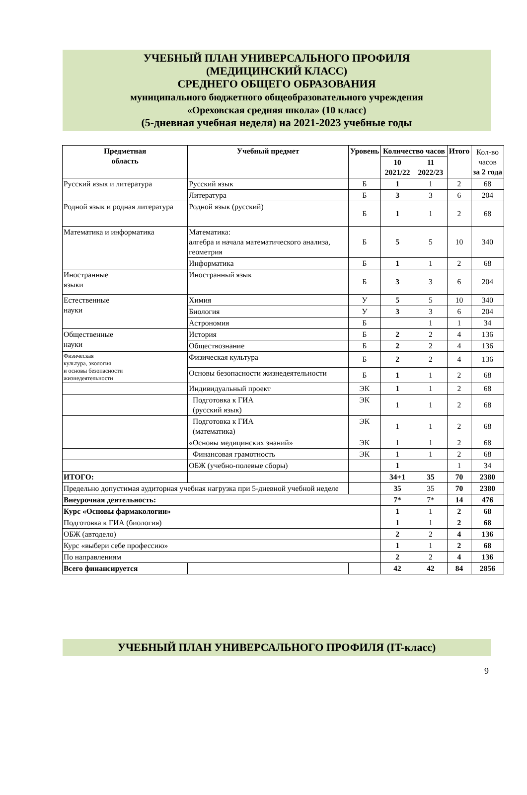УЧЕБНЫЙ ПЛАН УНИВЕРСАЛЬНОГО ПРОФИЛЯ
(МЕДИЦИНСКИЙ КЛАСС)
СРЕДНЕГО ОБЩЕГО ОБРАЗОВАНИЯ
муниципального бюджетного общеобразовательного учреждения
«Ореховская средняя школа» (10 класс)
(5-дневная учебная неделя) на 2021-2023 учебные годы
| Предметная область | Учебный предмет | Уровень | Количество часов | | Итого | Кол-во часов за 2 года |
| | | | 10 2021/22 | 11 2022/23 | | |
| Русский язык и литература | Русский язык | Б | 1 | 1 | 2 | 68 |
| | Литература | Б | 3 | 3 | 6 | 204 |
| Родной язык и родная литература | Родной язык (русский) | Б | 1 | 1 | 2 | 68 |
| Математика и информатика | Математика: алгебра и начала математического анализа, геометрия | Б | 5 | 5 | 10 | 340 |
| | Информатика | Б | 1 | 1 | 2 | 68 |
| Иностранные языки | Иностранный язык | Б | 3 | 3 | 6 | 204 |
| Естественные науки | Химия | У | 5 | 5 | 10 | 340 |
| | Биология | У | 3 | 3 | 6 | 204 |
| | Астрономия | Б | | 1 | 1 | 34 |
| Общественные науки | История | Б | 2 | 2 | 4 | 136 |
| | Обществознание | Б | 2 | 2 | 4 | 136 |
| Физическая культура, экология и основы безопасности жизнедеятельности | Физическая культура | Б | 2 | 2 | 4 | 136 |
| | Основы безопасности жизнедеятельности | Б | 1 | 1 | 2 | 68 |
| | Индивидуальный проект | ЭК | 1 | 1 | 2 | 68 |
| | Подготовка к ГИА (русский язык) | ЭК | 1 | 1 | 2 | 68 |
| | Подготовка к ГИА (математика) | ЭК | 1 | 1 | 2 | 68 |
| | «Основы медицинских знаний» | ЭК | 1 | 1 | 2 | 68 |
| | Финансовая грамотность | ЭК | 1 | 1 | 2 | 68 |
| | ОБЖ (учебно-полевые сборы) | | 1 | | 1 | 34 |
| ИТОГО: | | | 34+1 | 35 | 70 | 2380 |
| Предельно допустимая аудиторная учебная нагрузка при 5-дневной учебной неделе | | | 35 | 35 | 70 | 2380 |
| Внеурочная деятельность: | | | 7* | 7* | 14 | 476 |
| Курс «Основы фармакологии» | | | 1 | 1 | 2 | 68 |
| Подготовка к ГИА (биология) | | | 1 | 1 | 2 | 68 |
| ОБЖ (автодело) | | | 2 | 2 | 4 | 136 |
| Курс «выбери себе профессию» | | | 1 | 1 | 2 | 68 |
| По направлениям | | | 2 | 2 | 4 | 136 |
| Всего финансируется | | | 42 | 42 | 84 | 2856 |
УЧЕБНЫЙ ПЛАН УНИВЕРСАЛЬНОГО ПРОФИЛЯ (IT-класс)
9